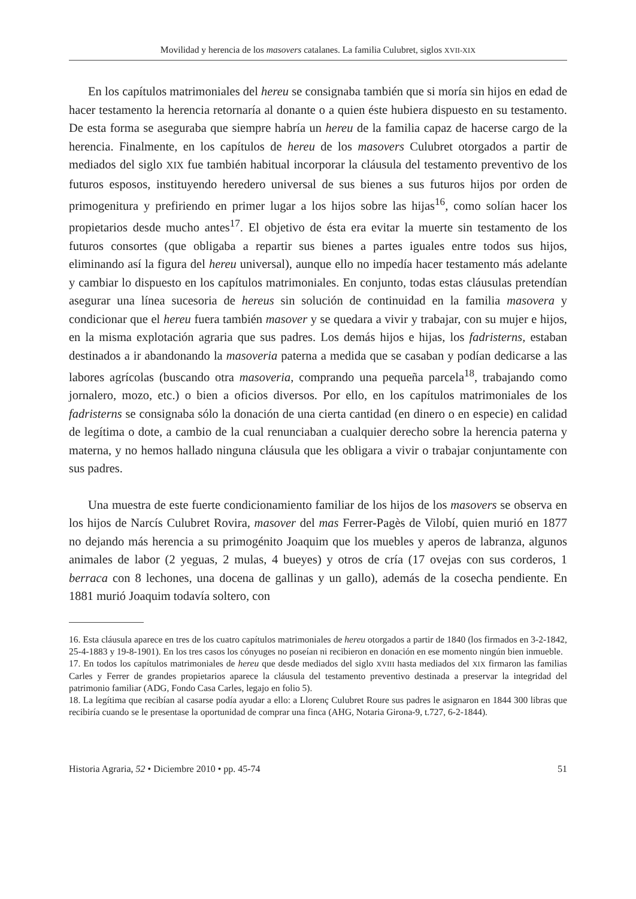Movilidad y herencia de los masovers catalanes. La familia Culubret, siglos XVII-XIX
En los capítulos matrimoniales del hereu se consignaba también que si moría sin hijos en edad de hacer testamento la herencia retornaría al donante o a quien éste hubiera dispuesto en su testamento. De esta forma se aseguraba que siempre habría un hereu de la familia capaz de hacerse cargo de la herencia. Finalmente, en los capítulos de hereu de los masovers Culubret otorgados a partir de mediados del siglo XIX fue también habitual incorporar la cláusula del testamento preventivo de los futuros esposos, instituyendo heredero universal de sus bienes a sus futuros hijos por orden de primogenitura y prefiriendo en primer lugar a los hijos sobre las hijas<sup>16</sup>, como solían hacer los propietarios desde mucho antes<sup>17</sup>. El objetivo de ésta era evitar la muerte sin testamento de los futuros consortes (que obligaba a repartir sus bienes a partes iguales entre todos sus hijos, eliminando así la figura del hereu universal), aunque ello no impedía hacer testamento más adelante y cambiar lo dispuesto en los capítulos matrimoniales. En conjunto, todas estas cláusulas pretendían asegurar una línea sucesoria de hereus sin solución de continuidad en la familia masovera y condicionar que el hereu fuera también masover y se quedara a vivir y trabajar, con su mujer e hijos, en la misma explotación agraria que sus padres. Los demás hijos e hijas, los fadristerns, estaban destinados a ir abandonando la masoveria paterna a medida que se casaban y podían dedicarse a las labores agrícolas (buscando otra masoveria, comprando una pequeña parcela<sup>18</sup>, trabajando como jornalero, mozo, etc.) o bien a oficios diversos. Por ello, en los capítulos matrimoniales de los fadristerns se consignaba sólo la donación de una cierta cantidad (en dinero o en especie) en calidad de legítima o dote, a cambio de la cual renunciaban a cualquier derecho sobre la herencia paterna y materna, y no hemos hallado ninguna cláusula que les obligara a vivir o trabajar conjuntamente con sus padres.
Una muestra de este fuerte condicionamiento familiar de los hijos de los masovers se observa en los hijos de Narcís Culubret Rovira, masover del mas Ferrer-Pagès de Vilobí, quien murió en 1877 no dejando más herencia a su primogénito Joaquim que los muebles y aperos de labranza, algunos animales de labor (2 yeguas, 2 mulas, 4 bueyes) y otros de cría (17 ovejas con sus corderos, 1 berraca con 8 lechones, una docena de gallinas y un gallo), además de la cosecha pendiente. En 1881 murió Joaquim todavía soltero, con
16. Esta cláusula aparece en tres de los cuatro capítulos matrimoniales de hereu otorgados a partir de 1840 (los firmados en 3-2-1842, 25-4-1883 y 19-8-1901). En los tres casos los cónyuges no poseían ni recibieron en donación en ese momento ningún bien inmueble.
17. En todos los capítulos matrimoniales de hereu que desde mediados del siglo XVIII hasta mediados del XIX firmaron las familias Carles y Ferrer de grandes propietarios aparece la cláusula del testamento preventivo destinada a preservar la integridad del patrimonio familiar (ADG, Fondo Casa Carles, legajo en folio 5).
18. La legítima que recibían al casarse podía ayudar a ello: a Llorenç Culubret Roure sus padres le asignaron en 1844 300 libras que recibiría cuando se le presentase la oportunidad de comprar una finca (AHG, Notaria Girona-9, t.727, 6-2-1844).
Historia Agraria, 52 • Diciembre 2010 • pp. 45-74 51